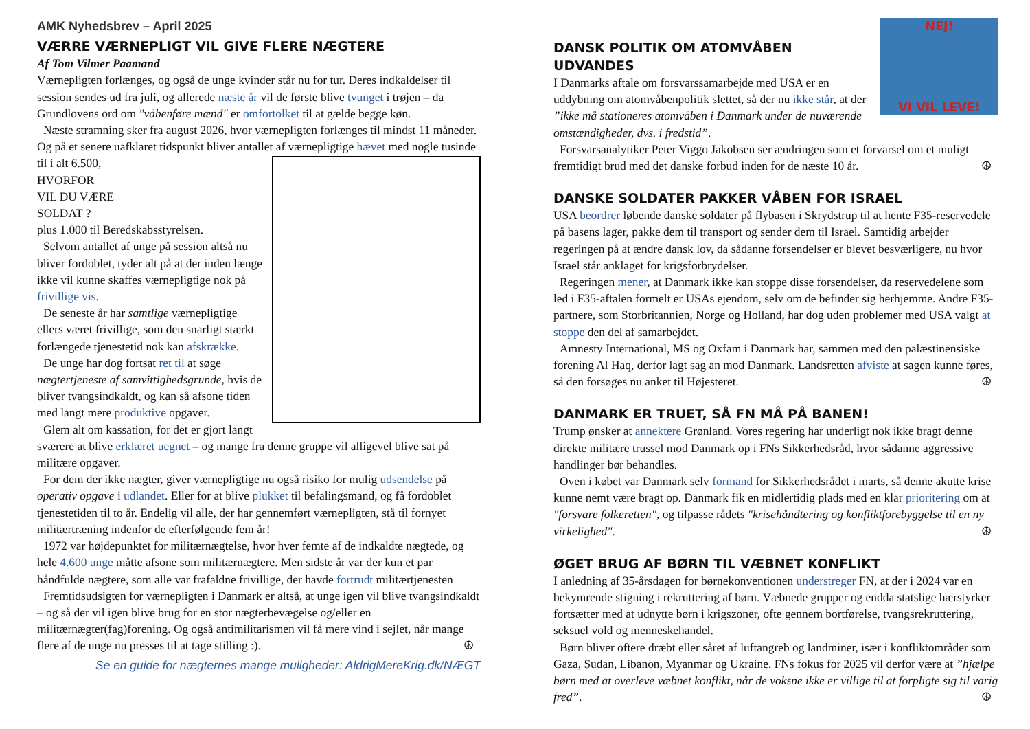AMK Nyhedsbrev – April 2025
VÆRRE VÆRNEPLIGT VIL GIVE FLERE NÆGTERE
Af Tom Vilmer Paamand
Værnepligten forlænges, og også de unge kvinder står nu for tur. Deres indkaldelser til session sendes ud fra juli, og allerede næste år vil de første blive tvunget i trøjen – da Grundlovens ord om "våbenføre mænd" er omfortolket til at gælde begge køn.
Næste stramning sker fra august 2026, hvor værnepligten forlænges til mindst 11 måneder. Og på et senere uafklaret tidspunkt bliver antallet af værnepligtige hævet med nogle tusinde til i alt 6.500,
HVORFOR
VIL DU VÆRE
SOLDAT ?
plus 1.000 til Beredskabsstyrelsen.
Selvom antallet af unge på session altså nu bliver fordoblet, tyder alt på at der inden længe ikke vil kunne skaffes værnepligtige nok på frivillige vis.
De seneste år har samtlige værnepligtige ellers været frivillige, som den snarligt stærkt forlængede tjenestetid nok kan afskrække.
De unge har dog fortsat ret til at søge nægtertjeneste af samvittighedsgrunde, hvis de bliver tvangsindkaldt, og kan så afsone tiden med langt mere produktive opgaver.
Glem alt om kassation, for det er gjort langt sværere at blive erklæret uegnet – og mange fra denne gruppe vil alligevel blive sat på militære opgaver.
For dem der ikke nægter, giver værnepligtige nu også risiko for mulig udsendelse på operativ opgave i udlandet. Eller for at blive plukket til befalingsmand, og få fordoblet tjenestetiden til to år. Endelig vil alle, der har gennemført værnepligten, stå til fornyet militærtræning indenfor de efterfølgende fem år!
1972 var højdepunktet for militærnægtelse, hvor hver femte af de indkaldte nægtede, og hele 4.600 unge måtte afsone som militærnægtere. Men sidste år var der kun et par håndfulde nægtere, som alle var frafaldne frivillige, der havde fortrudt militærtjenesten
Fremtidsudsigten for værnepligten i Danmark er altså, at unge igen vil blive tvangsindkaldt – og så der vil igen blive brug for en stor nægterbevægelse og/eller en militærnægter(fag)forening. Og også antimilitarismen vil få mere vind i sejlet, når mange flere af de unge nu presses til at tage stilling :). ☮
Se en guide for nægternes mange muligheder: AldrigMereKrig.dk/NÆGT
NEJ!
VI VIL LEVE!
DANSK POLITIK OM ATOMVÅBEN UDVANDES
I Danmarks aftale om forsvarssamarbejde med USA er en uddybning om atomvåbenpolitik slettet, så der nu ikke står, at der ”ikke må stationeres atomvåben i Danmark under de nuværende omstændigheder, dvs. i fredstid”.
Forsvarsanalytiker Peter Viggo Jakobsen ser ændringen som et forvarsel om et muligt fremtidigt brud med det danske forbud inden for de næste 10 år. ☮
DANSKE SOLDATER PAKKER VÅBEN FOR ISRAEL
USA beordrer løbende danske soldater på flybasen i Skrydstrup til at hente F35-reservedele på basens lager, pakke dem til transport og sender dem til Israel. Samtidig arbejder regeringen på at ændre dansk lov, da sådanne forsendelser er blevet besværligere, nu hvor Israel står anklaget for krigsforbrydelser.
Regeringen mener, at Danmark ikke kan stoppe disse forsendelser, da reservedelene som led i F35-aftalen formelt er USAs ejendom, selv om de befinder sig herhjemme. Andre F35-partnere, som Storbritannien, Norge og Holland, har dog uden problemer med USA valgt at stoppe den del af samarbejdet.
Amnesty International, MS og Oxfam i Danmark har, sammen med den palæstinensiske forening Al Haq, derfor lagt sag an mod Danmark. Landsretten afviste at sagen kunne føres, så den forsøges nu anket til Højesteret. ☮
DANMARK ER TRUET, SÅ FN MÅ PÅ BANEN!
Trump ønsker at annektere Grønland. Vores regering har underligt nok ikke bragt denne direkte militære trussel mod Danmark op i FNs Sikkerhedsråd, hvor sådanne aggressive handlinger bør behandles.
Oven i købet var Danmark selv formand for Sikkerhedsrådet i marts, så denne akutte krise kunne nemt være bragt op. Danmark fik en midlertidig plads med en klar prioritering om at "forsvare folkeretten", og tilpasse rådets "krisehåndtering og konfliktforebyggelse til en ny virkelighed". ☮
ØGET BRUG AF BØRN TIL VÆBNET KONFLIKT
I anledning af 35-årsdagen for børnekonventionen understreger FN, at der i 2024 var en bekymrende stigning i rekruttering af børn. Væbnede grupper og endda statslige hærstyrker fortsætter med at udnytte børn i krigszoner, ofte gennem bortførelse, tvangsrekruttering, seksuel vold og menneskehandel.
Børn bliver oftere dræbt eller såret af luftangreb og landminer, især i konfliktområder som Gaza, Sudan, Libanon, Myanmar og Ukraine. FNs fokus for 2025 vil derfor være at ”hjælpe børn med at overleve væbnet konflikt, når de voksne ikke er villige til at forpligte sig til varig fred”. ☮